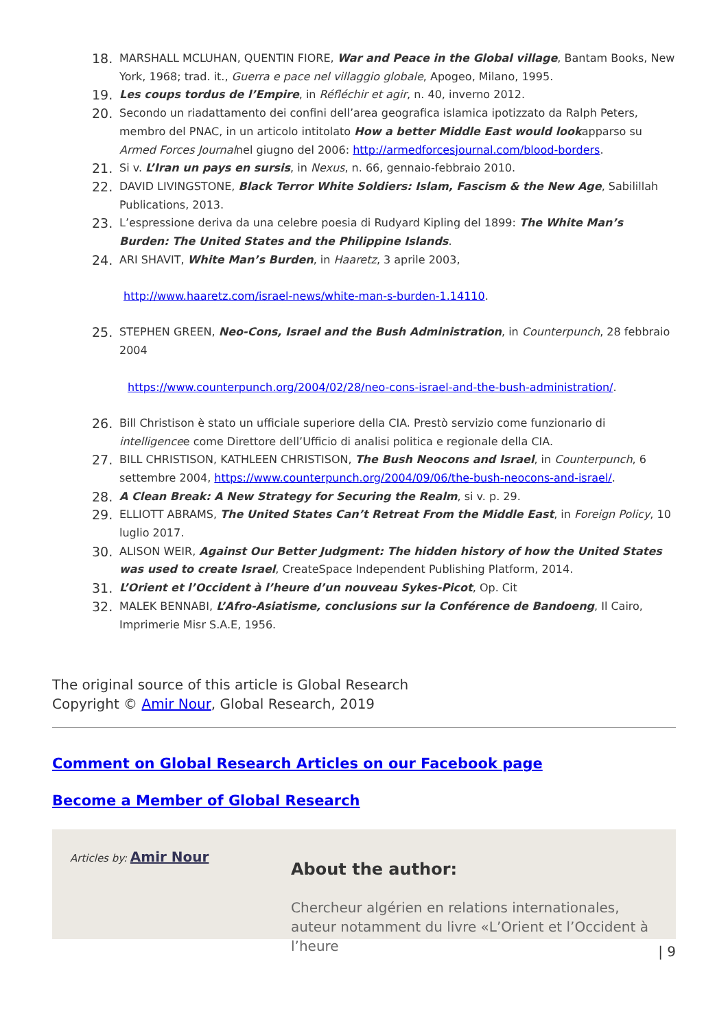18. MARSHALL MCLUHAN, QUENTIN FIORE, War and Peace in the Global village, Bantam Books, New York, 1968; trad. it., Guerra e pace nel villaggio globale, Apogeo, Milano, 1995.
19. Les coups tordus de l’Empire, in Réfléchir et agir, n. 40, inverno 2012.
20. Secondo un riadattamento dei confini dell’area geografica islamica ipotizzato da Ralph Peters, membro del PNAC, in un articolo intitolato How a better Middle East would lookapparso su Armed Forces Journalnel giugno del 2006: http://armedforcesjournal.com/blood-borders.
21. Si v. L’Iran un pays en sursis, in Nexus, n. 66, gennaio-febbraio 2010.
22. DAVID LIVINGSTONE, Black Terror White Soldiers: Islam, Fascism & the New Age, Sabilillah Publications, 2013.
23. L’espressione deriva da una celebre poesia di Rudyard Kipling del 1899: The White Man’s Burden: The United States and the Philippine Islands.
24. ARI SHAVIT, White Man’s Burden, in Haaretz, 3 aprile 2003,
http://www.haaretz.com/israel-news/white-man-s-burden-1.14110.
25. STEPHEN GREEN, Neo-Cons, Israel and the Bush Administration, in Counterpunch, 28 febbraio 2004
https://www.counterpunch.org/2004/02/28/neo-cons-israel-and-the-bush-administration/.
26. Bill Christison è stato un ufficiale superiore della CIA. Prestò servizio come funzionario di intelligencee come Direttore dell’Ufficio di analisi politica e regionale della CIA.
27. BILL CHRISTISON, KATHLEEN CHRISTISON, The Bush Neocons and Israel, in Counterpunch, 6 settembre 2004, https://www.counterpunch.org/2004/09/06/the-bush-neocons-and-israel/.
28. A Clean Break: A New Strategy for Securing the Realm, si v. p. 29.
29. ELLIOTT ABRAMS, The United States Can’t Retreat From the Middle East, in Foreign Policy, 10 luglio 2017.
30. ALISON WEIR, Against Our Better Judgment: The hidden history of how the United States was used to create Israel, CreateSpace Independent Publishing Platform, 2014.
31. L’Orient et l’Occident à l’heure d’un nouveau Sykes-Picot, Op. Cit
32. MALEK BENNABI, L’Afro-Asiatisme, conclusions sur la Conférence de Bandoeng, Il Cairo, Imprimerie Misr S.A.E, 1956.
The original source of this article is Global Research
Copyright © Amir Nour, Global Research, 2019
Comment on Global Research Articles on our Facebook page
Become a Member of Global Research
Articles by: Amir Nour
About the author:
Chercheur algérien en relations internationales, auteur notamment du livre «L’Orient et l’Occident à l’heure
| 9